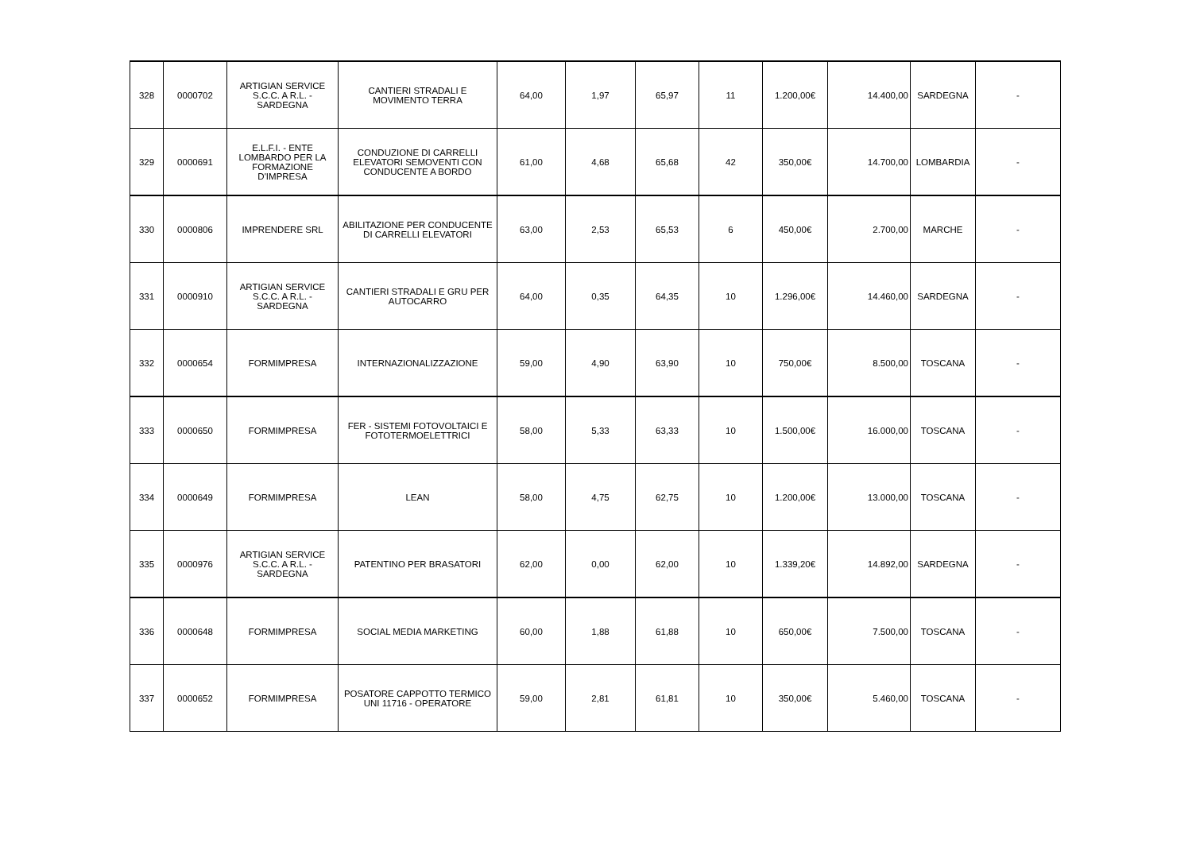| 328 | 0000702 | ARTIGIAN SERVICE S.C.C. A R.L. - SARDEGNA | CANTIERI STRADALI E MOVIMENTO TERRA | 64,00 | 1,97 | 65,97 | 11 | 1.200,00€ | 14.400,00 | SARDEGNA | - |
| 329 | 0000691 | E.L.F.I. - ENTE LOMBARDO PER LA FORMAZIONE D'IMPRESA | CONDUZIONE DI CARRELLI ELEVATORI SEMOVENTI CON CONDUCENTE A BORDO | 61,00 | 4,68 | 65,68 | 42 | 350,00€ | 14.700,00 | LOMBARDIA | - |
| 330 | 0000806 | IMPRENDERE SRL | ABILITAZIONE PER CONDUCENTE DI CARRELLI ELEVATORI | 63,00 | 2,53 | 65,53 | 6 | 450,00€ | 2.700,00 | MARCHE | - |
| 331 | 0000910 | ARTIGIAN SERVICE S.C.C. A R.L. - SARDEGNA | CANTIERI STRADALI E GRU PER AUTOCARRO | 64,00 | 0,35 | 64,35 | 10 | 1.296,00€ | 14.460,00 | SARDEGNA | - |
| 332 | 0000654 | FORMIMPRESA | INTERNAZIONALIZZAZIONE | 59,00 | 4,90 | 63,90 | 10 | 750,00€ | 8.500,00 | TOSCANA | - |
| 333 | 0000650 | FORMIMPRESA | FER - SISTEMI FOTOVOLTAICI E FOTOTERMOELETTRICI | 58,00 | 5,33 | 63,33 | 10 | 1.500,00€ | 16.000,00 | TOSCANA | - |
| 334 | 0000649 | FORMIMPRESA | LEAN | 58,00 | 4,75 | 62,75 | 10 | 1.200,00€ | 13.000,00 | TOSCANA | - |
| 335 | 0000976 | ARTIGIAN SERVICE S.C.C. A R.L. - SARDEGNA | PATENTINO PER BRASATORI | 62,00 | 0,00 | 62,00 | 10 | 1.339,20€ | 14.892,00 | SARDEGNA | - |
| 336 | 0000648 | FORMIMPRESA | SOCIAL MEDIA MARKETING | 60,00 | 1,88 | 61,88 | 10 | 650,00€ | 7.500,00 | TOSCANA | - |
| 337 | 0000652 | FORMIMPRESA | POSATORE CAPPOTTO TERMICO UNI 11716 - OPERATORE | 59,00 | 2,81 | 61,81 | 10 | 350,00€ | 5.460,00 | TOSCANA | - |